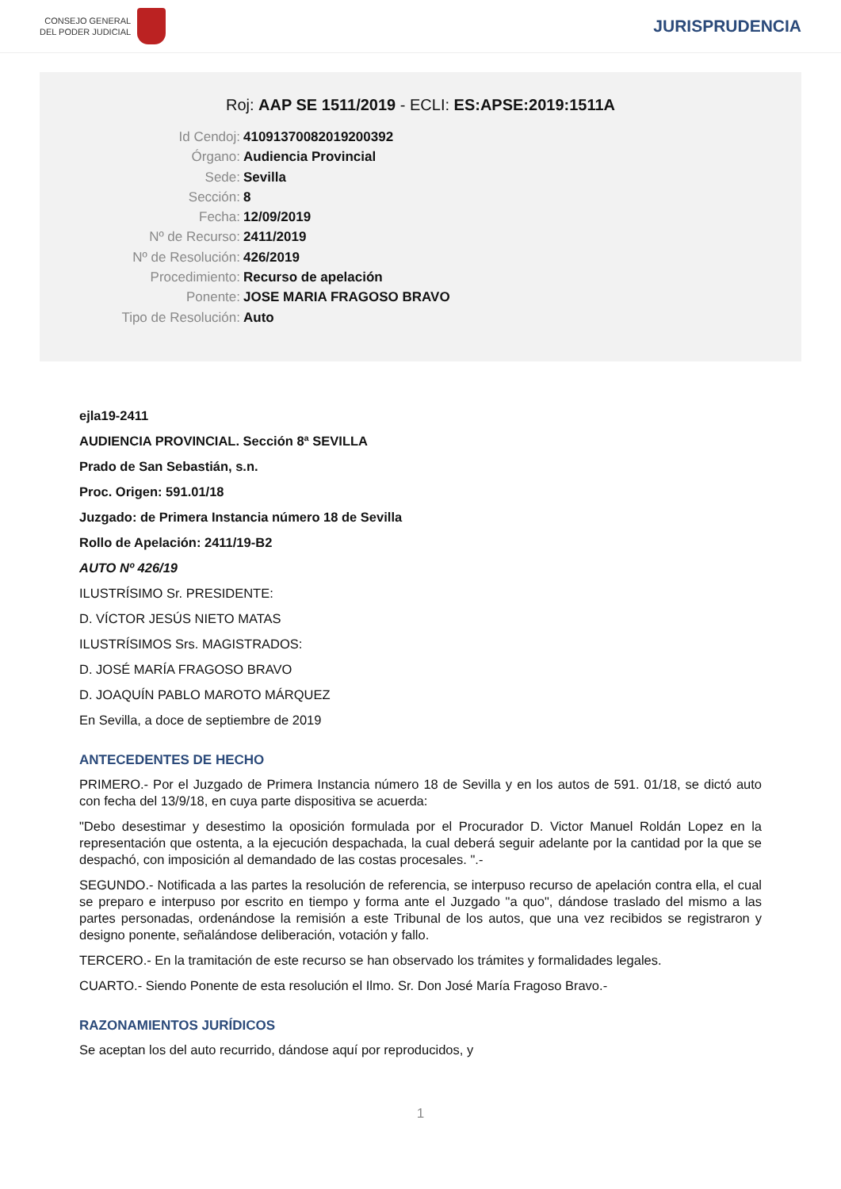CONSEJO GENERAL
DEL PODER JUDICIAL
JURISPRUDENCIA
Roj: AAP SE 1511/2019 - ECLI: ES:APSE:2019:1511A
Id Cendoj: 41091370082019200392
Órgano: Audiencia Provincial
Sede: Sevilla
Sección: 8
Fecha: 12/09/2019
Nº de Recurso: 2411/2019
Nº de Resolución: 426/2019
Procedimiento: Recurso de apelación
Ponente: JOSE MARIA FRAGOSO BRAVO
Tipo de Resolución: Auto
ejla19-2411
AUDIENCIA PROVINCIAL. Sección 8ª SEVILLA
Prado de San Sebastián, s.n.
Proc. Origen: 591.01/18
Juzgado: de Primera Instancia número 18 de Sevilla
Rollo de Apelación: 2411/19-B2
AUTO Nº 426/19
ILUSTRÍSIMO Sr. PRESIDENTE:
D. VÍCTOR JESÚS NIETO MATAS
ILUSTRÍSIMOS Srs. MAGISTRADOS:
D. JOSÉ MARÍA FRAGOSO BRAVO
D. JOAQUÍN PABLO MAROTO MÁRQUEZ
En Sevilla, a doce de septiembre de 2019
ANTECEDENTES DE HECHO
PRIMERO.- Por el Juzgado de Primera Instancia número 18 de Sevilla y en los autos de 591. 01/18, se dictó auto con fecha del 13/9/18, en cuya parte dispositiva se acuerda:
"Debo desestimar y desestimo la oposición formulada por el Procurador D. Victor Manuel Roldán Lopez en la representación que ostenta, a la ejecución despachada, la cual deberá seguir adelante por la cantidad por la que se despachó, con imposición al demandado de las costas procesales. ".-
SEGUNDO.- Notificada a las partes la resolución de referencia, se interpuso recurso de apelación contra ella, el cual se preparo e interpuso por escrito en tiempo y forma ante el Juzgado "a quo", dándose traslado del mismo a las partes personadas, ordenándose la remisión a este Tribunal de los autos, que una vez recibidos se registraron y designo ponente, señalándose deliberación, votación y fallo.
TERCERO.- En la tramitación de este recurso se han observado los trámites y formalidades legales.
CUARTO.- Siendo Ponente de esta resolución el Ilmo. Sr. Don José María Fragoso Bravo.-
RAZONAMIENTOS JURÍDICOS
Se aceptan los del auto recurrido, dándose aquí por reproducidos, y
1